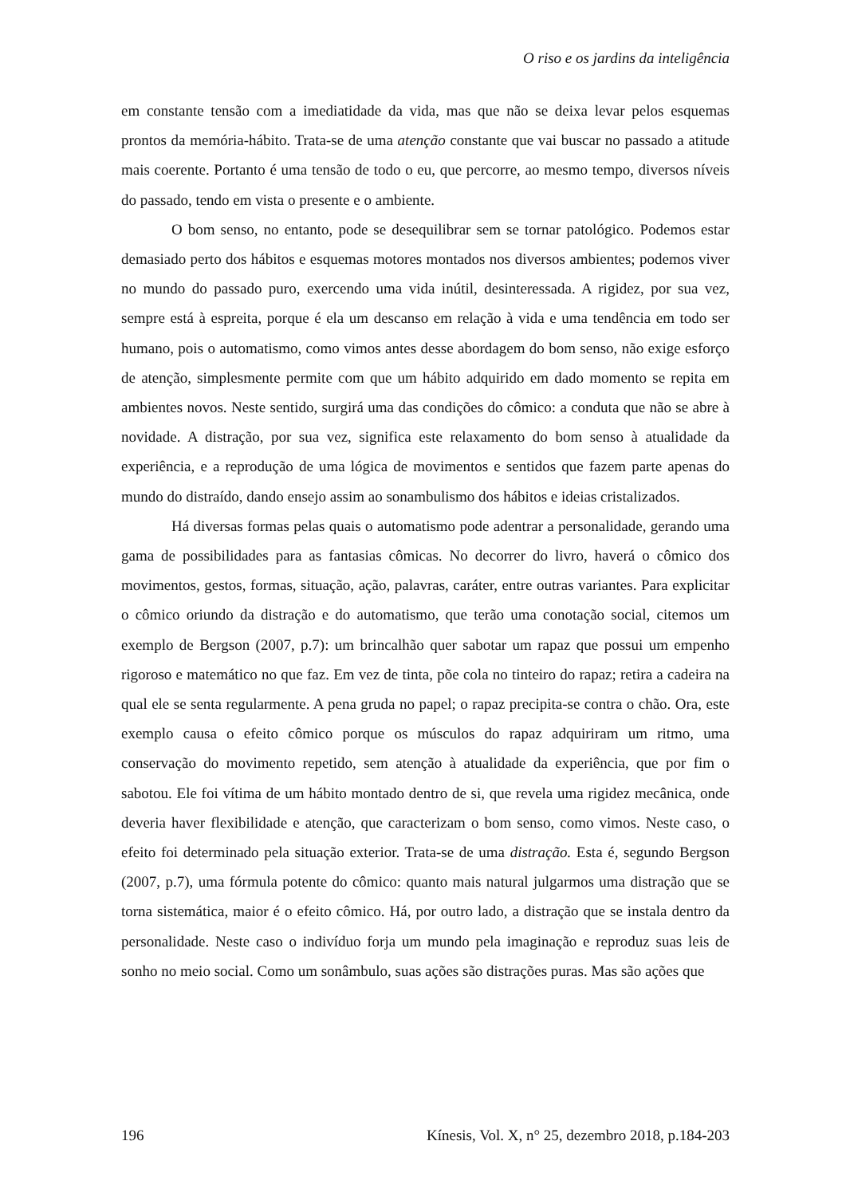O riso e os jardins da inteligência
em constante tensão com a imediatidade da vida, mas que não se deixa levar pelos esquemas prontos da memória-hábito. Trata-se de uma atenção constante que vai buscar no passado a atitude mais coerente. Portanto é uma tensão de todo o eu, que percorre, ao mesmo tempo, diversos níveis do passado, tendo em vista o presente e o ambiente.
O bom senso, no entanto, pode se desequilibrar sem se tornar patológico. Podemos estar demasiado perto dos hábitos e esquemas motores montados nos diversos ambientes; podemos viver no mundo do passado puro, exercendo uma vida inútil, desinteressada. A rigidez, por sua vez, sempre está à espreita, porque é ela um descanso em relação à vida e uma tendência em todo ser humano, pois o automatismo, como vimos antes desse abordagem do bom senso, não exige esforço de atenção, simplesmente permite com que um hábito adquirido em dado momento se repita em ambientes novos. Neste sentido, surgirá uma das condições do cômico: a conduta que não se abre à novidade. A distração, por sua vez, significa este relaxamento do bom senso à atualidade da experiência, e a reprodução de uma lógica de movimentos e sentidos que fazem parte apenas do mundo do distraído, dando ensejo assim ao sonambulismo dos hábitos e ideias cristalizados.
Há diversas formas pelas quais o automatismo pode adentrar a personalidade, gerando uma gama de possibilidades para as fantasias cômicas. No decorrer do livro, haverá o cômico dos movimentos, gestos, formas, situação, ação, palavras, caráter, entre outras variantes. Para explicitar o cômico oriundo da distração e do automatismo, que terão uma conotação social, citemos um exemplo de Bergson (2007, p.7): um brincalhão quer sabotar um rapaz que possui um empenho rigoroso e matemático no que faz. Em vez de tinta, põe cola no tinteiro do rapaz; retira a cadeira na qual ele se senta regularmente. A pena gruda no papel; o rapaz precipita-se contra o chão. Ora, este exemplo causa o efeito cômico porque os músculos do rapaz adquiriram um ritmo, uma conservação do movimento repetido, sem atenção à atualidade da experiência, que por fim o sabotou. Ele foi vítima de um hábito montado dentro de si, que revela uma rigidez mecânica, onde deveria haver flexibilidade e atenção, que caracterizam o bom senso, como vimos. Neste caso, o efeito foi determinado pela situação exterior. Trata-se de uma distração. Esta é, segundo Bergson (2007, p.7), uma fórmula potente do cômico: quanto mais natural julgarmos uma distração que se torna sistemática, maior é o efeito cômico. Há, por outro lado, a distração que se instala dentro da personalidade. Neste caso o indivíduo forja um mundo pela imaginação e reproduz suas leis de sonho no meio social. Como um sonâmbulo, suas ações são distrações puras. Mas são ações que
196 Kínesis, Vol. X, n° 25, dezembro 2018, p.184-203